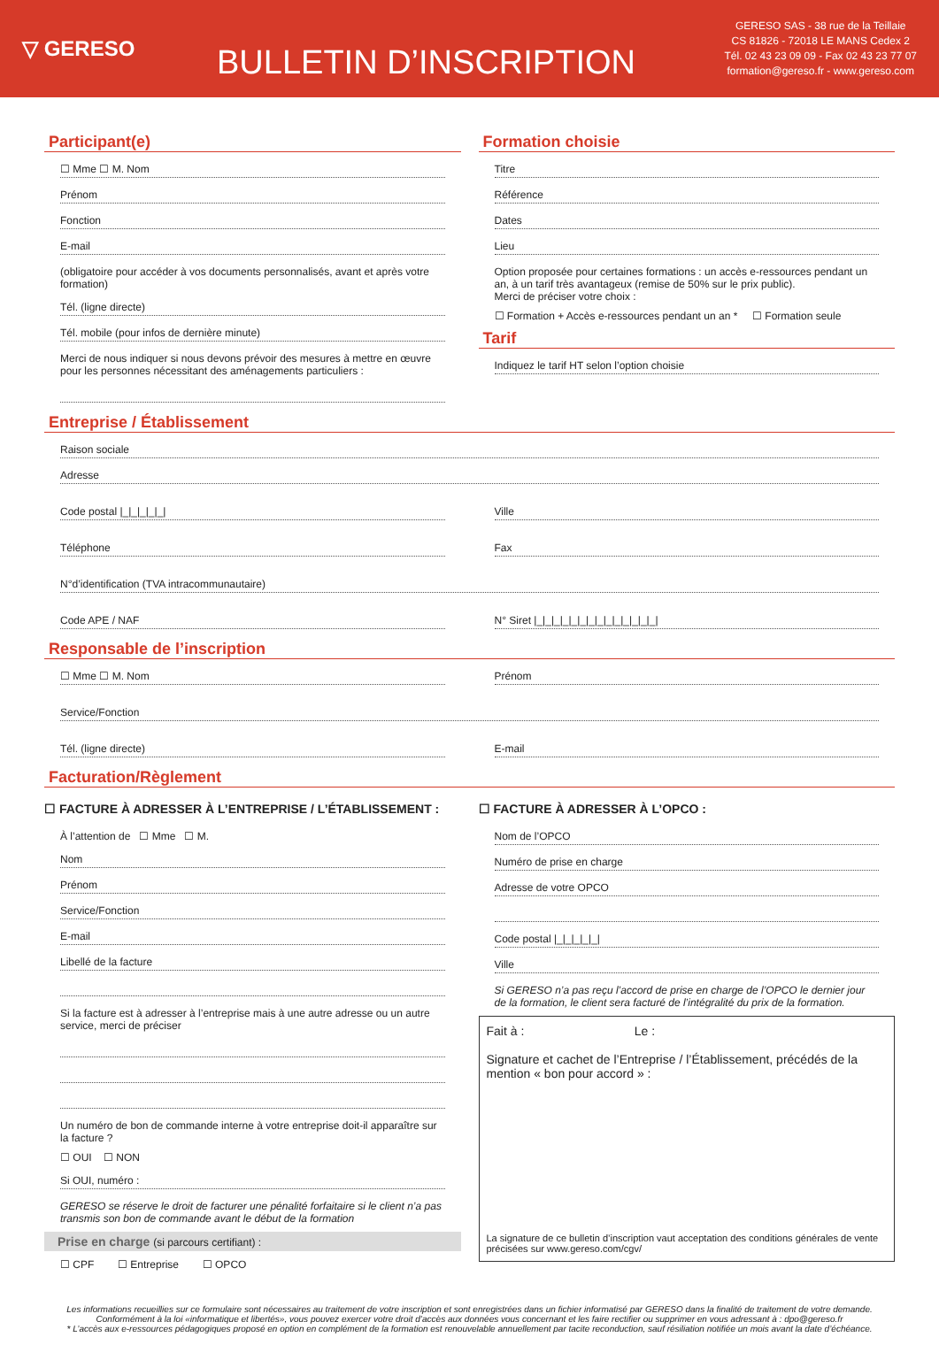▽ GERESO
BULLETIN D’INSCRIPTION
GERESO SAS - 38 rue de la Teillaie
CS 81826 - 72018 LE MANS Cedex 2
Tél. 02 43 23 09 09 - Fax 02 43 23 77 07
formation@gereso.fr - www.gereso.com
Participant(e)
☐ Mme ☐ M. Nom
Prénom
Fonction
E-mail
(obligatoire pour accéder à vos documents personnalisés, avant et après votre formation)
Tél. (ligne directe)
Tél. mobile (pour infos de dernière minute)
Merci de nous indiquer si nous devons prévoir des mesures à mettre en œuvre pour les personnes nécessitant des aménagements particuliers :
Formation choisie
Titre
Référence
Dates
Lieu
Option proposée pour certaines formations : un accès e-ressources pendant un an, à un tarif très avantageux (remise de 50% sur le prix public).
Merci de préciser votre choix :
☐ Formation + Accès e-ressources pendant un an * ☐ Formation seule
Tarif
Indiquez le tarif HT selon l’option choisie
Entreprise / Établissement
Raison sociale
Adresse
Code postal |_|_|_|_|_| Ville
Téléphone Fax
N°d’identification (TVA intracommunautaire)
Code APE / NAF N° Siret |_|_|_|_|_|_|_|_|_|_|_|_|_|_|
Responsable de l’inscription
☐ Mme ☐ M. Nom Prénom
Service/Fonction
Tél. (ligne directe) E-mail
Facturation/Règlement
☐ FACTURE À ADRESSER À L’ENTREPRISE / L’ÉTABLISSEMENT :
À l’attention de ☐ Mme ☐ M.
Nom
Prénom
Service/Fonction
E-mail
Libellé de la facture
Si la facture est à adresser à l’entreprise mais à une autre adresse ou un autre service, merci de préciser
Un numéro de bon de commande interne à votre entreprise doit-il apparaître sur la facture ?
☐ OUI ☐ NON
Si OUI, numéro :
GERESO se réserve le droit de facturer une pénalité forfaitaire si le client n’a pas transmis son bon de commande avant le début de la formation
Prise en charge (si parcours certifiant) :
☐ CPF ☐ Entreprise ☐ OPCO
☐ FACTURE À ADRESSER À L’OPCO :
Nom de l’OPCO
Numéro de prise en charge
Adresse de votre OPCO
Code postal |_|_|_|_|_|
Ville
Si GERESO n’a pas reçu l’accord de prise en charge de l’OPCO le dernier jour de la formation, le client sera facturé de l’intégralité du prix de la formation.
Fait à : Le :
Signature et cachet de l’Entreprise / l’Établissement, précédés de la mention « bon pour accord » :
La signature de ce bulletin d’inscription vaut acceptation des conditions générales de vente précisées sur www.gereso.com/cgv/
Les informations recueillies sur ce formulaire sont nécessaires au traitement de votre inscription et sont enregistrées dans un fichier informatisé par GERESO dans la finalité de traitement de votre demande.
Conformément à la loi «informatique et libertés», vous pouvez exercer votre droit d’accès aux données vous concernant et les faire rectifier ou supprimer en vous adressant à : dpo@gereso.fr
* L’accès aux e-ressources pédagogiques proposé en option en complément de la formation est renouvelable annuellement par tacite reconduction, sauf résiliation notifiée un mois avant la date d’échéance.